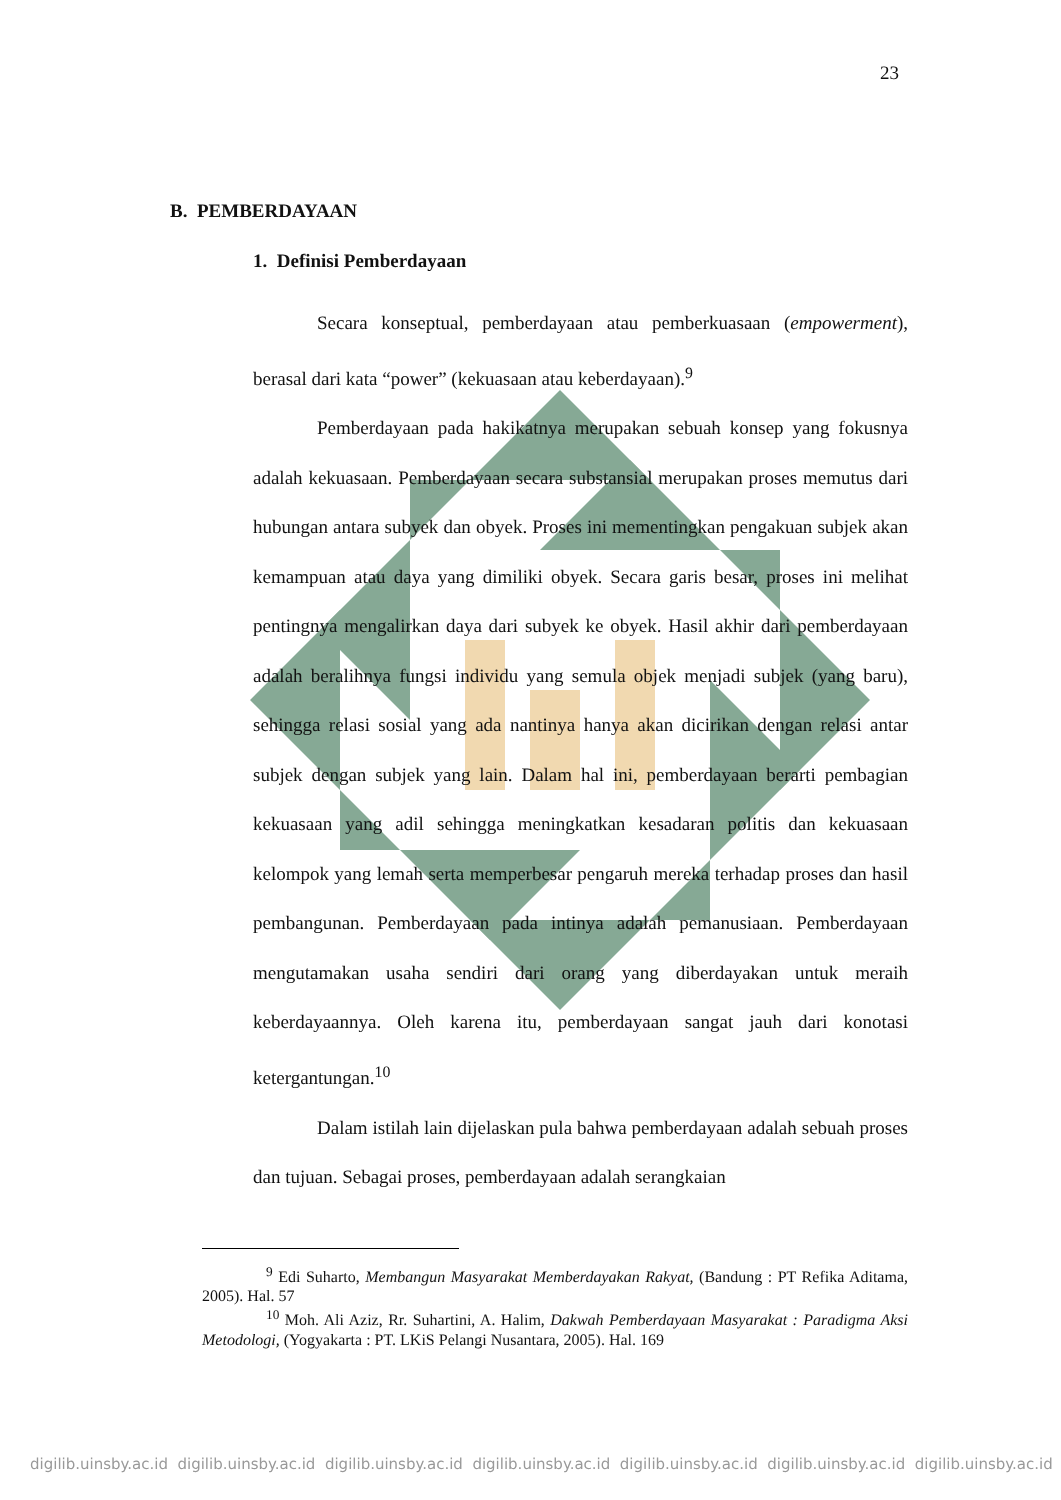23
B. PEMBERDAYAAN
1. Definisi Pemberdayaan
Secara konseptual, pemberdayaan atau pemberkuasaan (empowerment), berasal dari kata “power” (kekuasaan atau keberdayaan).<sup>9</sup>
Pemberdayaan pada hakikatnya merupakan sebuah konsep yang fokusnya adalah kekuasaan. Pemberdayaan secara substansial merupakan proses memutus dari hubungan antara subyek dan obyek. Proses ini mementingkan pengakuan subjek akan kemampuan atau daya yang dimiliki obyek. Secara garis besar, proses ini melihat pentingnya mengalirkan daya dari subyek ke obyek. Hasil akhir dari pemberdayaan adalah beralihnya fungsi individu yang semula objek menjadi subjek (yang baru), sehingga relasi sosial yang ada nantinya hanya akan dicirikan dengan relasi antar subjek dengan subjek yang lain. Dalam hal ini, pemberdayaan berarti pembagian kekuasaan yang adil sehingga meningkatkan kesadaran politis dan kekuasaan kelompok yang lemah serta memperbesar pengaruh mereka terhadap proses dan hasil pembangunan. Pemberdayaan pada intinya adalah pemanusiaan. Pemberdayaan mengutamakan usaha sendiri dari orang yang diberdayakan untuk meraih keberdayaannya. Oleh karena itu, pemberdayaan sangat jauh dari konotasi ketergantungan.<sup>10</sup>
Dalam istilah lain dijelaskan pula bahwa pemberdayaan adalah sebuah proses dan tujuan. Sebagai proses, pemberdayaan adalah serangkaian
<sup>9</sup> Edi Suharto, Membangun Masyarakat Memberdayakan Rakyat, (Bandung : PT Refika Aditama, 2005). Hal. 57
<sup>10</sup> Moh. Ali Aziz, Rr. Suhartini, A. Halim, Dakwah Pemberdayaan Masyarakat : Paradigma Aksi Metodologi, (Yogyakarta : PT. LKiS Pelangi Nusantara, 2005). Hal. 169
digilib.uinsby.ac.id digilib.uinsby.ac.id digilib.uinsby.ac.id digilib.uinsby.ac.id digilib.uinsby.ac.id digilib.uinsby.ac.id digilib.uinsby.ac.id